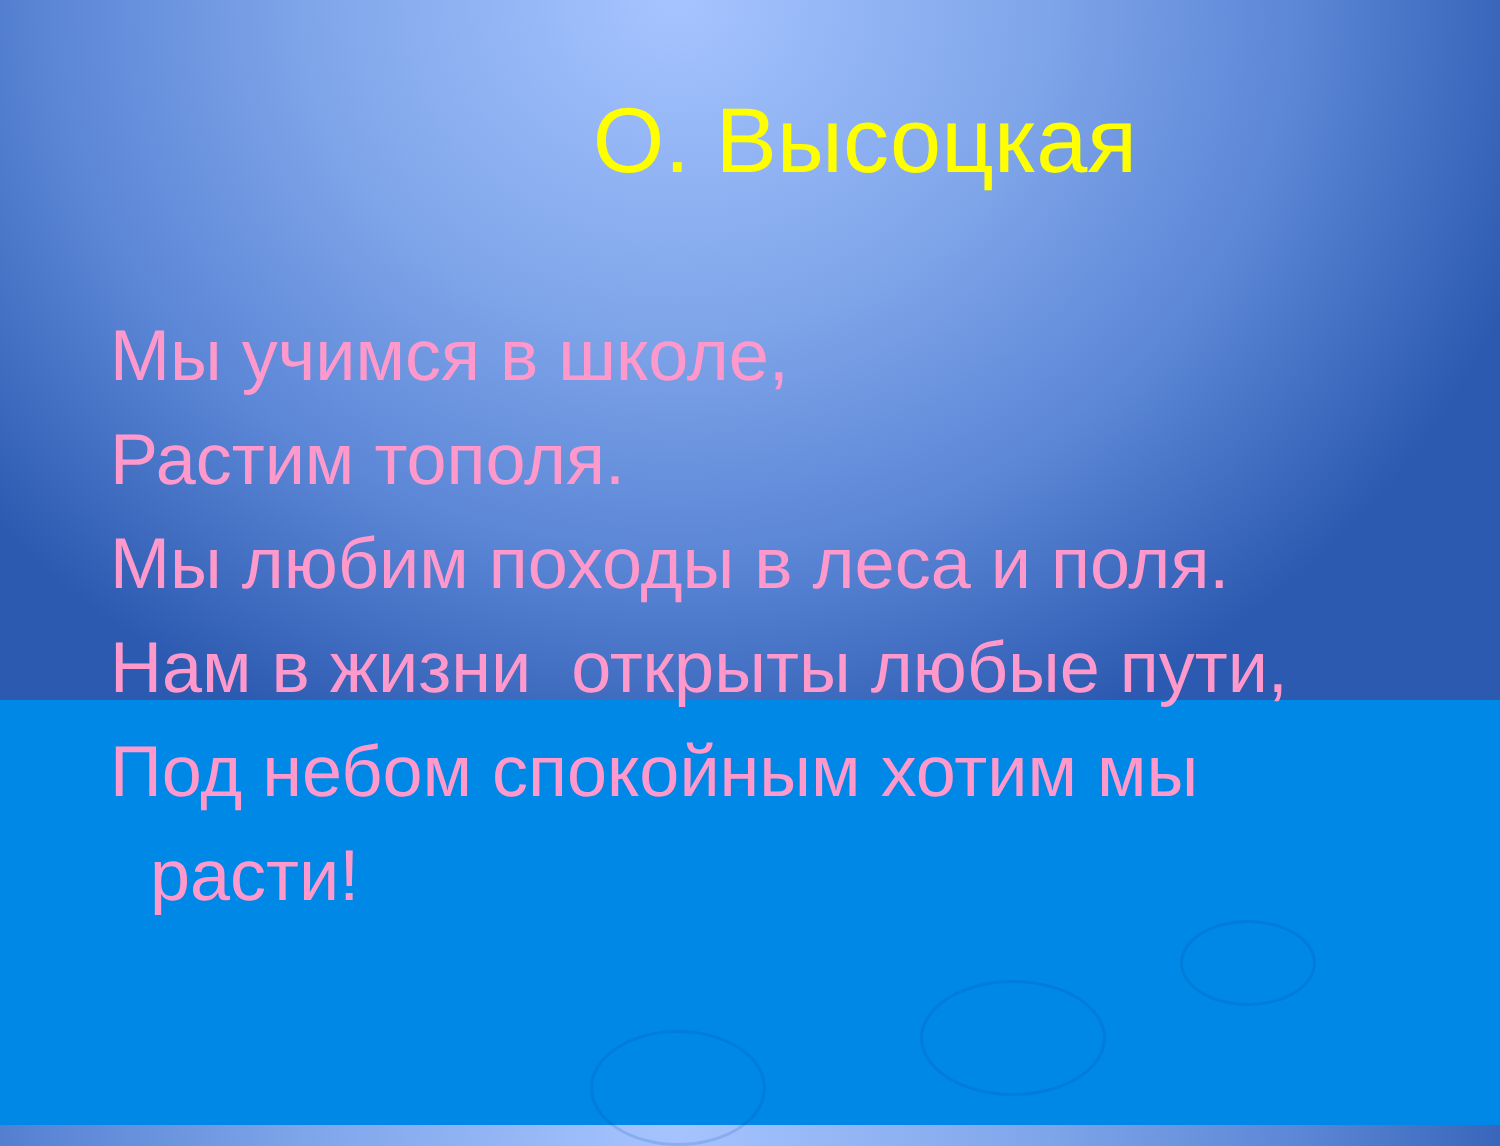О. Высоцкая
Мы учимся в школе,
Растим тополя.
Мы любим походы в леса и поля.
Нам в жизни открыты любые пути,
Под небом спокойным хотим мы
расти!